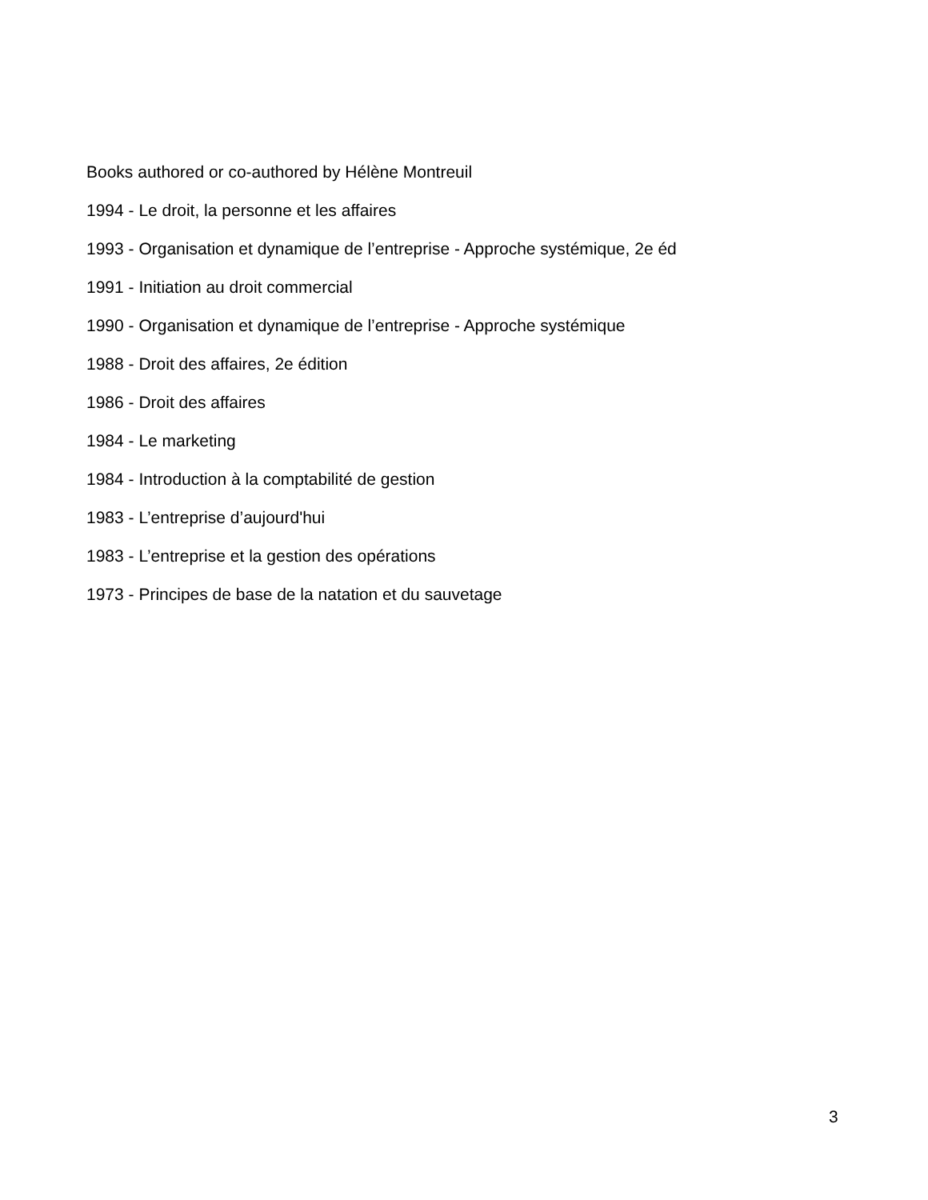Books authored or co-authored by Hélène Montreuil
1994 - Le droit, la personne et les affaires
1993 - Organisation et dynamique de l’entreprise - Approche systémique, 2e éd
1991 - Initiation au droit commercial
1990 - Organisation et dynamique de l’entreprise - Approche systémique
1988 - Droit des affaires, 2e édition
1986 - Droit des affaires
1984 - Le marketing
1984 - Introduction à la comptabilité de gestion
1983 - L’entreprise d’aujourd'hui
1983 - L’entreprise et la gestion des opérations
1973 - Principes de base de la natation et du sauvetage
3